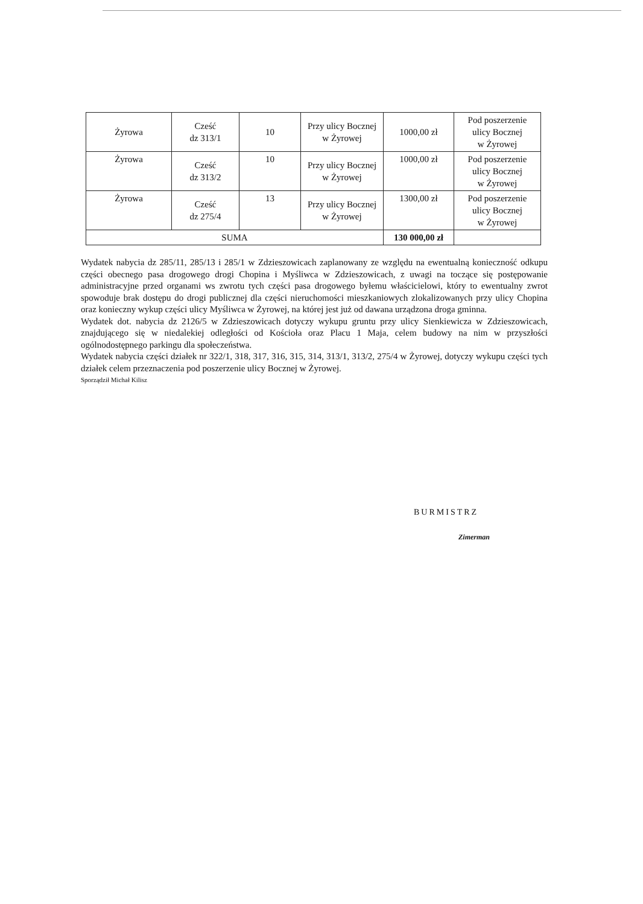| Żyrowa | Cześć dz 313/1 | 10 | Przy ulicy Bocznej w Żyrowej | 1000,00 zł | Pod poszerzenie ulicy Bocznej w Żyrowej |
| Żyrowa | Cześć dz 313/2 | 10 | Przy ulicy Bocznej w Żyrowej | 1000,00 zł | Pod poszerzenie ulicy Bocznej w Żyrowej |
| Żyrowa | Cześć dz 275/4 | 13 | Przy ulicy Bocznej w Żyrowej | 1300,00 zł | Pod poszerzenie ulicy Bocznej w Żyrowej |
| SUMA | | | | 130 000,00 zł | |
Wydatek nabycia dz 285/11, 285/13 i 285/1 w Zdzieszowicach zaplanowany ze względu na ewentualną konieczność odkupu części obecnego pasa drogowego drogi Chopina i Myśliwca w Zdzieszowicach, z uwagi na toczące się postępowanie administracyjne przed organami ws zwrotu tych części pasa drogowego byłemu właścicielowi, który to ewentualny zwrot spowoduje brak dostępu do drogi publicznej dla części nieruchomości mieszkaniowych zlokalizowanych przy ulicy Chopina oraz konieczny wykup części ulicy Myśliwca w Żyrowej, na której jest już od dawana urządzona droga gminna.
Wydatek dot. nabycia dz 2126/5 w Zdzieszowicach dotyczy wykupu gruntu przy ulicy Sienkiewicza w Zdzieszowicach, znajdującego się w niedalekiej odległości od Kościoła oraz Placu 1 Maja, celem budowy na nim w przyszłości ogólnodostępnego parkingu dla społeczeństwa.
Wydatek nabycia części działek nr 322/1, 318, 317, 316, 315, 314, 313/1, 313/2, 275/4 w Żyrowej, dotyczy wykupu części tych działek celem przeznaczenia pod poszerzenie ulicy Bocznej w Żyrowej.
Sporządził Michał Kilisz
BURMISTRZ
Zimerman